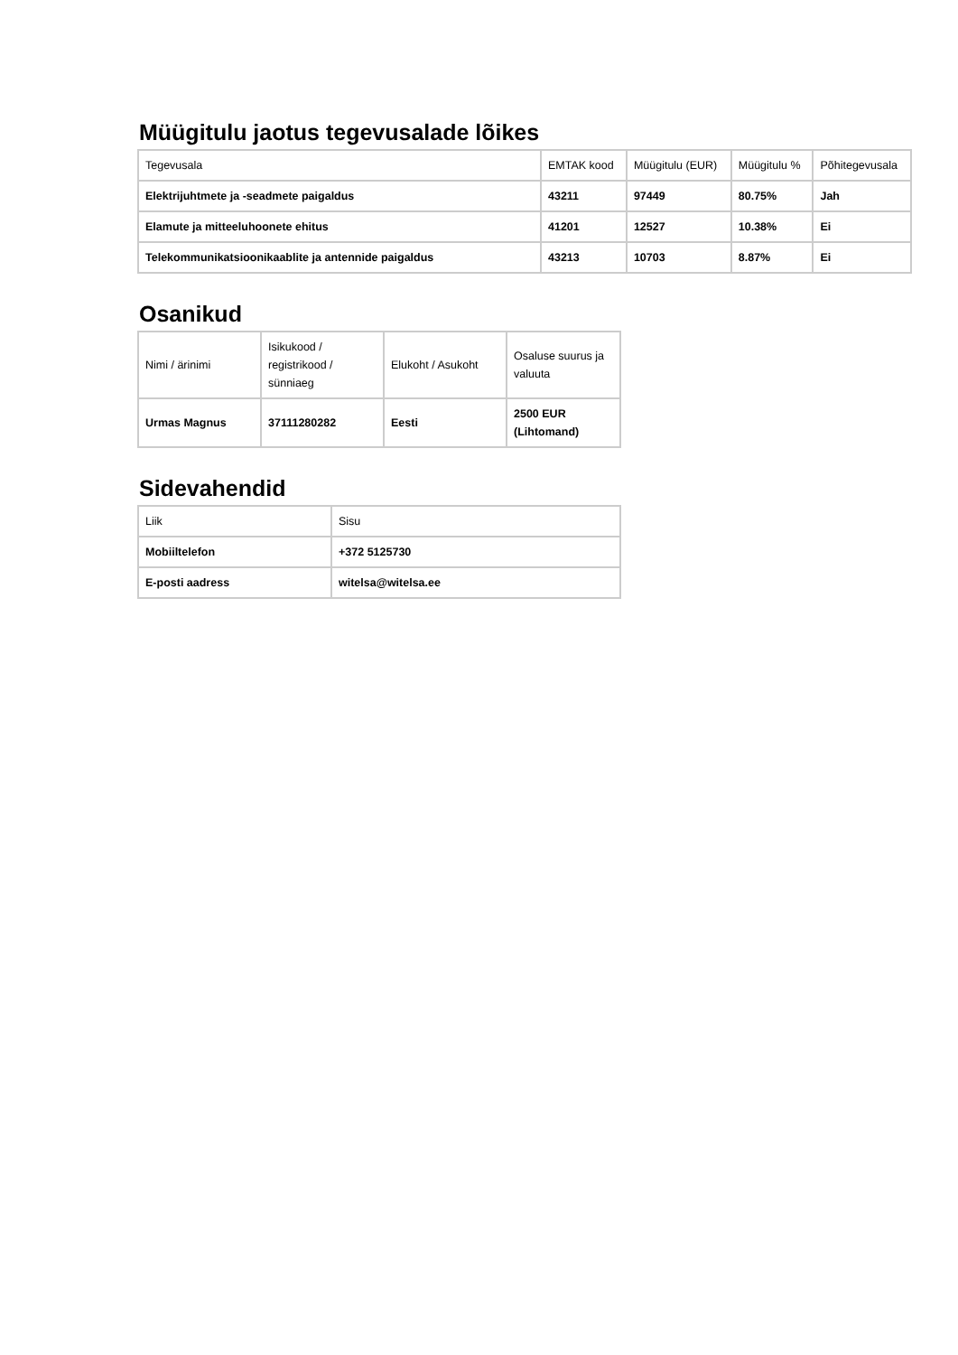Müügitulu jaotus tegevusalade lõikes
| Tegevusala | EMTAK kood | Müügitulu (EUR) | Müügitulu % | Põhitegevusala |
| --- | --- | --- | --- | --- |
| Elektrijuhtmete ja -seadmete paigaldus | 43211 | 97449 | 80.75% | Jah |
| Elamute ja mitteeluhoonete ehitus | 41201 | 12527 | 10.38% | Ei |
| Telekommunikatsioonikaablite ja antennide paigaldus | 43213 | 10703 | 8.87% | Ei |
Osanikud
| Nimi / ärinimi | Isikukood / registrikood / sünniaeg | Elukoht / Asukoht | Osaluse suurus ja valuuta |
| --- | --- | --- | --- |
| Urmas Magnus | 37111280282 | Eesti | 2500 EUR (Lihtomand) |
Sidevahendid
| Liik | Sisu |
| --- | --- |
| Mobiiltelefon | +372 5125730 |
| E-posti aadress | witelsa@witelsa.ee |